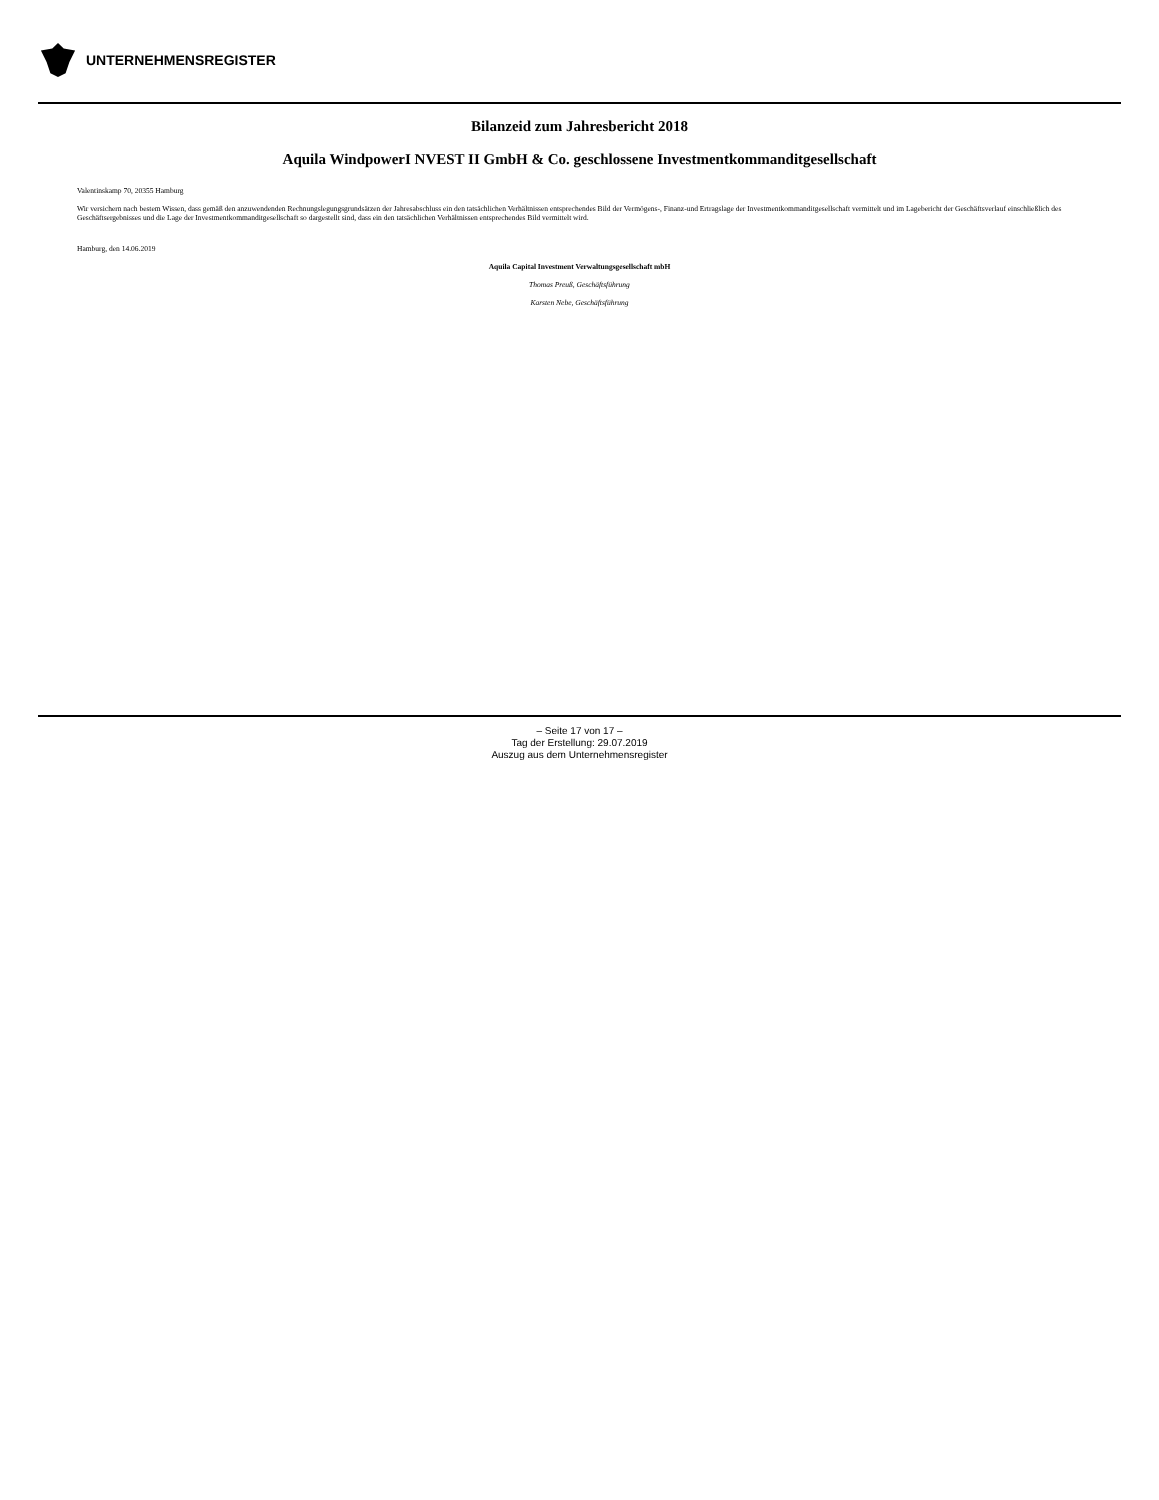UNTERNEHMENSREGISTER
Bilanzeid zum Jahresbericht 2018
Aquila WindpowerI NVEST II GmbH & Co. geschlossene Investmentkommanditgesellschaft
Valentinskamp 70, 20355 Hamburg
Wir versichern nach bestem Wissen, dass gemäß den anzuwendenden Rechnungslegungsgrundsätzen der Jahresabschluss ein den tatsächlichen Verhältnissen entsprechendes Bild der Vermögens-, Finanz-und Ertragslage der Investmentkommanditgesellschaft vermittelt und im Lagebericht der Geschäftsverlauf einschließlich des Geschäftsergebnisses und die Lage der Investmentkommanditgesellschaft so dargestellt sind, dass ein den tatsächlichen Verhältnissen entsprechendes Bild vermittelt wird.
Hamburg, den 14.06.2019
Aquila Capital Investment Verwaltungsgesellschaft mbH
Thomas Preuß, Geschäftsführung
Karsten Nebe, Geschäftsführung
– Seite 17 von 17 –
Tag der Erstellung: 29.07.2019
Auszug aus dem Unternehmensregister